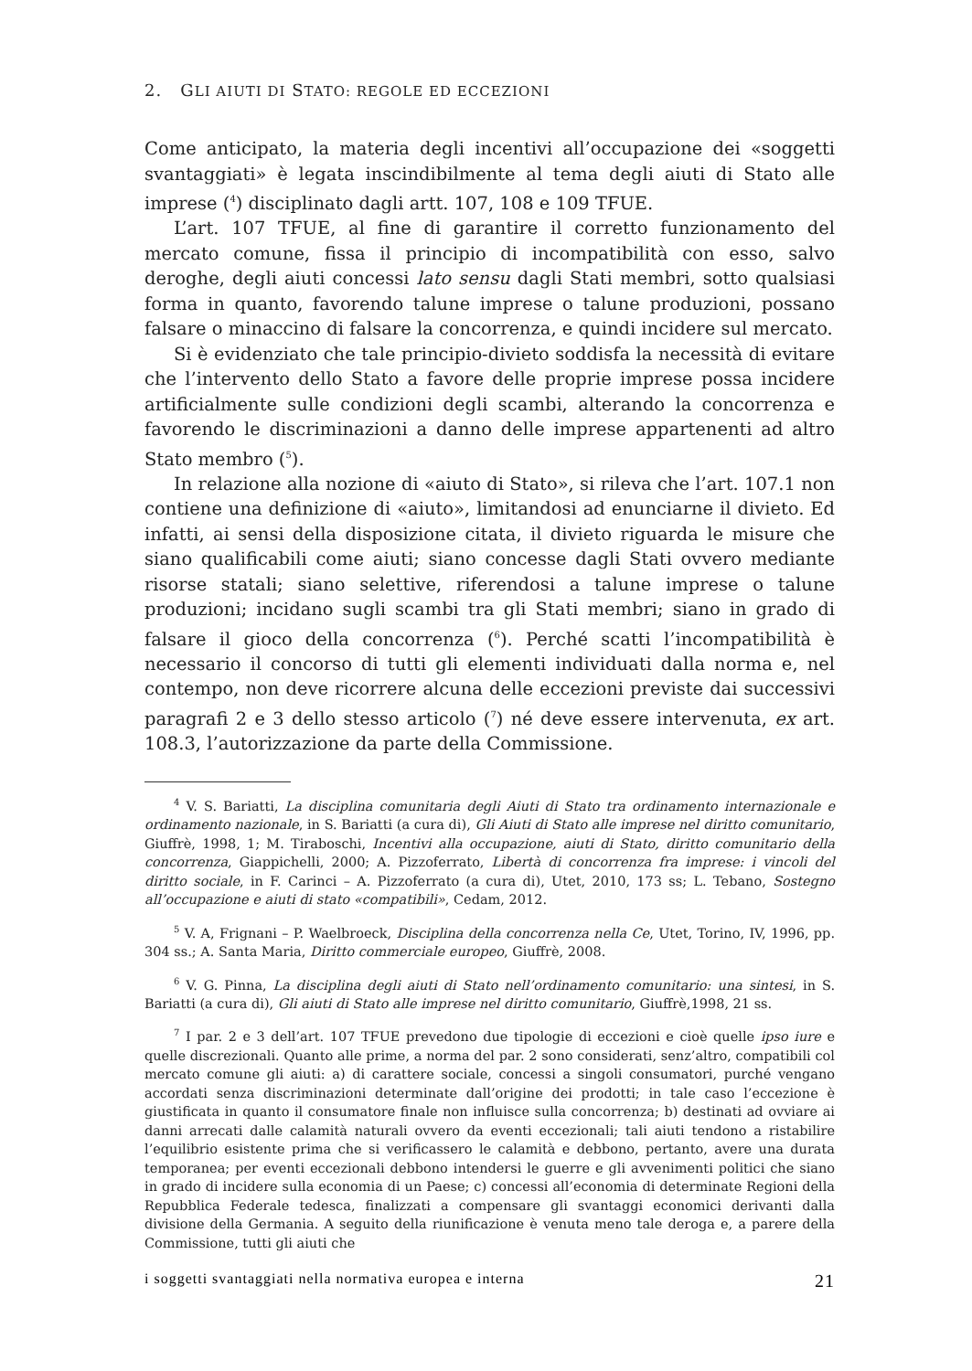2. GLI AIUTI DI STATO: REGOLE ED ECCEZIONI
Come anticipato, la materia degli incentivi all’occupazione dei «soggetti svantaggiati» è legata inscindibilmente al tema degli aiuti di Stato alle imprese (<sup>4</sup>) disciplinato dagli artt. 107, 108 e 109 TFUE.
L’art. 107 TFUE, al fine di garantire il corretto funzionamento del mercato comune, fissa il principio di incompatibilità con esso, salvo deroghe, degli aiuti concessi lato sensu dagli Stati membri, sotto qualsiasi forma in quanto, favorendo talune imprese o talune produzioni, possano falsare o minaccino di falsare la concorrenza, e quindi incidere sul mercato.
Si è evidenziato che tale principio-divieto soddisfa la necessità di evitare che l’intervento dello Stato a favore delle proprie imprese possa incidere artificialmente sulle condizioni degli scambi, alterando la concorrenza e favorendo le discriminazioni a danno delle imprese appartenenti ad altro Stato membro (<sup>5</sup>).
In relazione alla nozione di «aiuto di Stato», si rileva che l’art. 107.1 non contiene una definizione di «aiuto», limitandosi ad enunciarne il divieto. Ed infatti, ai sensi della disposizione citata, il divieto riguarda le misure che siano qualificabili come aiuti; siano concesse dagli Stati ovvero mediante risorse statali; siano selettive, riferendosi a talune imprese o talune produzioni; incidano sugli scambi tra gli Stati membri; siano in grado di falsare il gioco della concorrenza (<sup>6</sup>). Perché scatti l’incompatibilità è necessario il concorso di tutti gli elementi individuati dalla norma e, nel contempo, non deve ricorrere alcuna delle eccezioni previste dai successivi paragrafi 2 e 3 dello stesso articolo (<sup>7</sup>) né deve essere intervenuta, ex art. 108.3, l’autorizzazione da parte della Commissione.
<sup>4</sup> V. S. Bariatti, La disciplina comunitaria degli Aiuti di Stato tra ordinamento internazionale e ordinamento nazionale, in S. Bariatti (a cura di), Gli Aiuti di Stato alle imprese nel diritto comunitario, Giuffrè, 1998, 1; M. Tiraboschi, Incentivi alla occupazione, aiuti di Stato, diritto comunitario della concorrenza, Giappichelli, 2000; A. Pizzoferrato, Libertà di concorrenza fra imprese: i vincoli del diritto sociale, in F. Carinci – A. Pizzoferrato (a cura di), Utet, 2010, 173 ss; L. Tebano, Sostegno all’occupazione e aiuti di stato «compatibili», Cedam, 2012.
<sup>5</sup> V. A, Frignani – P. Waelbroeck, Disciplina della concorrenza nella Ce, Utet, Torino, IV, 1996, pp. 304 ss.; A. Santa Maria, Diritto commerciale europeo, Giuffrè, 2008.
<sup>6</sup> V. G. Pinna, La disciplina degli aiuti di Stato nell’ordinamento comunitario: una sintesi, in S. Bariatti (a cura di), Gli aiuti di Stato alle imprese nel diritto comunitario, Giuffrè,1998, 21 ss.
<sup>7</sup> I par. 2 e 3 dell’art. 107 TFUE prevedono due tipologie di eccezioni e cioè quelle ipso iure e quelle discrezionali. Quanto alle prime, a norma del par. 2 sono considerati, senz’altro, compatibili col mercato comune gli aiuti: a) di carattere sociale, concessi a singoli consumatori, purché vengano accordati senza discriminazioni determinate dall’origine dei prodotti; in tale caso l’eccezione è giustificata in quanto il consumatore finale non influisce sulla concorrenza; b) destinati ad ovviare ai danni arrecati dalle calamità naturali ovvero da eventi eccezionali; tali aiuti tendono a ristabilire l’equilibrio esistente prima che si verificassero le calamità e debbono, pertanto, avere una durata temporanea; per eventi eccezionali debbono intendersi le guerre e gli avvenimenti politici che siano in grado di incidere sulla economia di un Paese; c) concessi all’economia di determinate Regioni della Repubblica Federale tedesca, finalizzati a compensare gli svantaggi economici derivanti dalla divisione della Germania. A seguito della riunificazione è venuta meno tale deroga e, a parere della Commissione, tutti gli aiuti che
i soggetti svantaggiati nella normativa europea e interna 21